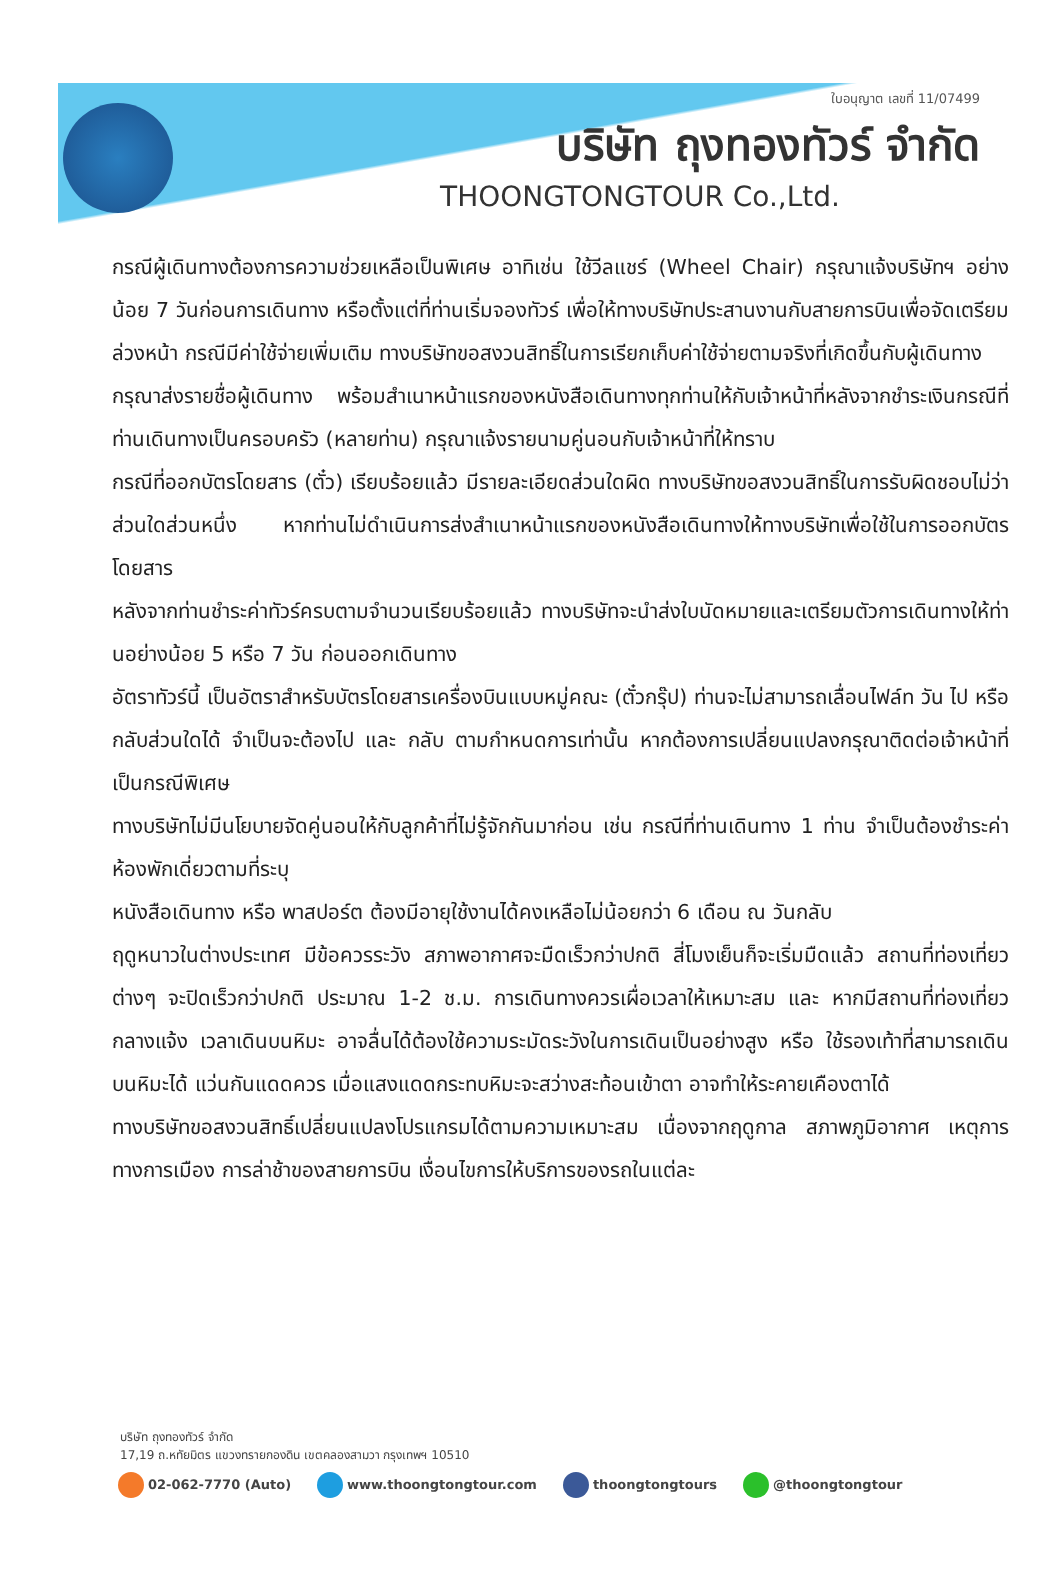ใบอนุญาต เลขที่ 11/07499
บริษัท ถุงทองทัวร์ จำกัด
THOONGTONGTOUR Co.,Ltd.
กรณีผู้เดินทางต้องการความช่วยเหลือเป็นพิเศษ อาทิเช่น ใช้วีลแชร์ (Wheel Chair) กรุณาแจ้งบริษัทฯ อย่างน้อย 7 วันก่อนการเดินทาง หรือตั้งแต่ที่ท่านเริ่มจองทัวร์ เพื่อให้ทางบริษัทประสานงานกับสายการบินเพื่อจัดเตรียมล่วงหน้า กรณีมีค่าใช้จ่ายเพิ่มเติม ทางบริษัทขอสงวนสิทธิ์ในการเรียกเก็บค่าใช้จ่ายตามจริงที่เกิดขึ้นกับผู้เดินทาง
กรุณาส่งรายชื่อผู้เดินทาง พร้อมสำเนาหน้าแรกของหนังสือเดินทางทุกท่านให้กับเจ้าหน้าที่หลังจากชำระเงินกรณีที่ท่านเดินทางเป็นครอบครัว (หลายท่าน) กรุณาแจ้งรายนามคู่นอนกับเจ้าหน้าที่ให้ทราบ
กรณีที่ออกบัตรโดยสาร (ตั๋ว) เรียบร้อยแล้ว มีรายละเอียดส่วนใดผิด ทางบริษัทขอสงวนสิทธิ์ในการรับผิดชอบไม่ว่าส่วนใดส่วนหนึ่ง หากท่านไม่ดำเนินการส่งสำเนาหน้าแรกของหนังสือเดินทางให้ทางบริษัทเพื่อใช้ในการออกบัตรโดยสาร
หลังจากท่านชำระค่าทัวร์ครบตามจำนวนเรียบร้อยแล้ว ทางบริษัทจะนำส่งใบนัดหมายและเตรียมตัวการเดินทางให้ท่านอย่างน้อย 5 หรือ 7 วัน ก่อนออกเดินทาง
อัตราทัวร์นี้ เป็นอัตราสำหรับบัตรโดยสารเครื่องบินแบบหมู่คณะ (ตั๋วกรุ๊ป) ท่านจะไม่สามารถเลื่อนไฟล์ท วัน ไป หรือ กลับส่วนใดได้ จำเป็นจะต้องไป และ กลับ ตามกำหนดการเท่านั้น หากต้องการเปลี่ยนแปลงกรุณาติดต่อเจ้าหน้าที่เป็นกรณีพิเศษ
ทางบริษัทไม่มีนโยบายจัดคู่นอนให้กับลูกค้าที่ไม่รู้จักกันมาก่อน เช่น กรณีที่ท่านเดินทาง 1 ท่าน จำเป็นต้องชำระค่าห้องพักเดี่ยวตามที่ระบุ
หนังสือเดินทาง หรือ พาสปอร์ต ต้องมีอายุใช้งานได้คงเหลือไม่น้อยกว่า 6 เดือน ณ วันกลับ
ฤดูหนาวในต่างประเทศ มีข้อควรระวัง สภาพอากาศจะมืดเร็วกว่าปกติ สี่โมงเย็นก็จะเริ่มมืดแล้ว สถานที่ท่องเที่ยวต่างๆ จะปิดเร็วกว่าปกติ ประมาณ 1-2 ช.ม. การเดินทางควรเผื่อเวลาให้เหมาะสม และ หากมีสถานที่ท่องเที่ยวกลางแจ้ง เวลาเดินบนหิมะ อาจลื่นได้ต้องใช้ความระมัดระวังในการเดินเป็นอย่างสูง หรือ ใช้รองเท้าที่สามารถเดินบนหิมะได้ แว่นกันแดดควร เมื่อแสงแดดกระทบหิมะจะสว่างสะท้อนเข้าตา อาจทำให้ระคายเคืองตาได้
ทางบริษัทขอสงวนสิทธิ์เปลี่ยนแปลงโปรแกรมได้ตามความเหมาะสม เนื่องจากฤดูกาล สภาพภูมิอากาศ เหตุการทางการเมือง การล่าช้าของสายการบิน เงื่อนไขการให้บริการของรถในแต่ละ
บริษัท ถุงทองทัวร์ จำกัด
17,19 ถ.หทัยมิตร แขวงทรายกองดิน เขตคลองสามวา กรุงเทพฯ 10510
02-062-7770 (Auto) www.thoongtongtour.com thoongtongtours @thoongtongtour